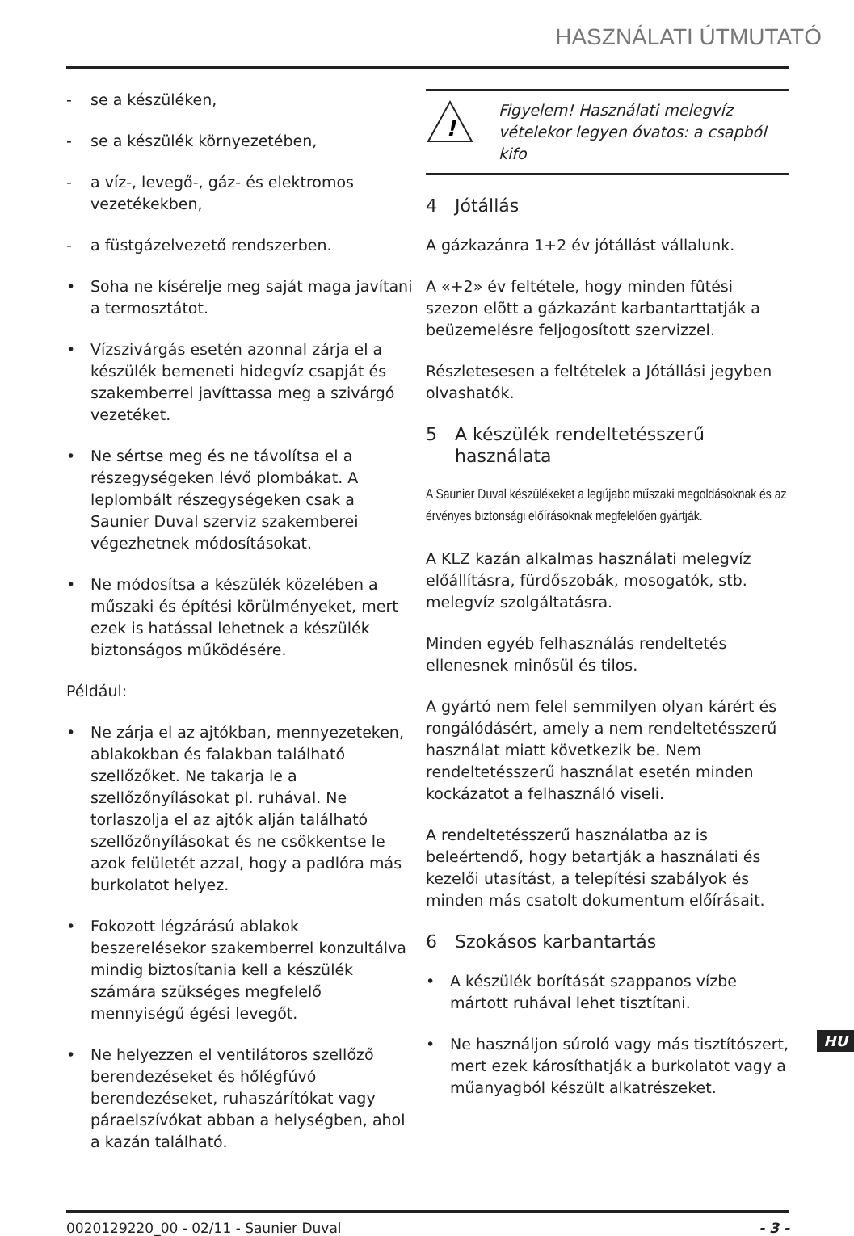HASZNÁLATI ÚTMUTATÓ
- se a készüléken,
- se a készülék környezetében,
- a víz-, levegő-, gáz- és elektromos vezetékekben,
- a füstgázelvezető rendszerben.
• Soha ne kísérelje meg saját maga javítani a termosztátot.
• Vízszivárgás esetén azonnal zárja el a készülék bemeneti hidegvíz csapját és szakemberrel javíttassa meg a szivárgó vezetéket.
• Ne sértse meg és ne távolítsa el a részegységeken lévő plombákat. A leplombált részegységeken csak a Saunier Duval szerviz szakemberei végezhetnek módosításokat.
• Ne módosítsa a készülék közelében a műszaki és építési körülményeket, mert ezek is hatással lehetnek a készülék biztonságos működésére.
Például:
• Ne zárja el az ajtókban, mennyezeteken, ablakokban és falakban található szellőzőket. Ne takarja le a szellőzőnyílásokat pl. ruhával. Ne torlaszolja el az ajtók alján található szellőzőnyílásokat és ne csökkentse le azok felületét azzal, hogy a padlóra más burkolatot helyez.
• Fokozott légzárású ablakok beszerelésekor szakemberrel konzultálva mindig biztosítania kell a készülék számára szükséges megfelelő mennyiségű égési levegőt.
• Ne helyezzen el ventilátoros szellőző berendezéseket és hőlégfúvó berendezéseket, ruhaszárítókat vagy páraelszívókat abban a helységben, ahol a kazán található.
!
Figyelem! Használati melegvíz vételekor legyen óvatos: a csapból kifo
4 Jótállás
A gázkazánra 1+2 év jótállást vállalunk.
A «+2» év feltétele, hogy minden fûtési szezon elõtt a gázkazánt karbantarttatják a beüzemelésre feljogosított szervizzel.
Részletesesen a feltételek a Jótállási jegyben olvashatók.
5 A készülék rendeltetésszerű használata
A Saunier Duval készülékeket a legújabb műszaki megoldásoknak és az érvényes biztonsági előírásoknak megfelelően gyártják.
A KLZ kazán alkalmas használati melegvíz előállításra, fürdőszobák, mosogatók, stb. melegvíz szolgáltatásra.
Minden egyéb felhasználás rendeltetés ellenesnek minősül és tilos.
A gyártó nem felel semmilyen olyan kárért és rongálódásért, amely a nem rendeltetésszerű használat miatt következik be. Nem rendeltetésszerű használat esetén minden kockázatot a felhasználó viseli.
A rendeltetésszerű használatba az is beleértendő, hogy betartják a használati és kezelői utasítást, a telepítési szabályok és minden más csatolt dokumentum előírásait.
6 Szokásos karbantartás
• A készülék borítását szappanos vízbe mártott ruhával lehet tisztítani.
• Ne használjon súroló vagy más tisztítószert, mert ezek károsíthatják a burkolatot vagy a műanyagból készült alkatrészeket.
HU
0020129220_00 - 02/11 - Saunier Duval - 3 -